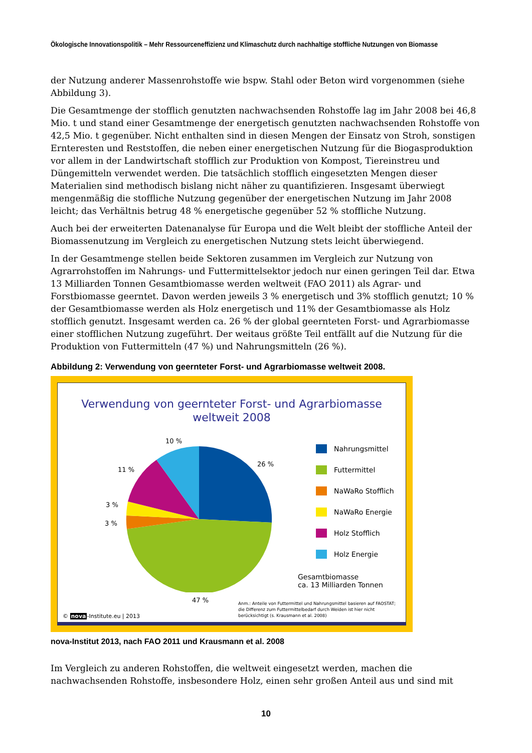Ökologische Innovationspolitik – Mehr Ressourceneffizienz und Klimaschutz durch nachhaltige stoffliche Nutzungen von Biomasse
der Nutzung anderer Massenrohstoffe wie bspw. Stahl oder Beton wird vorgenommen (siehe Abbildung 3).
Die Gesamtmenge der stofflich genutzten nachwachsenden Rohstoffe lag im Jahr 2008 bei 46,8 Mio. t und stand einer Gesamtmenge der energetisch genutzten nachwachsenden Rohstoffe von 42,5 Mio. t gegenüber. Nicht enthalten sind in diesen Mengen der Einsatz von Stroh, sonstigen Ernteresten und Reststoffen, die neben einer energetischen Nutzung für die Biogasproduktion vor allem in der Landwirtschaft stofflich zur Produktion von Kompost, Tiereinstreu und Düngemitteln verwendet werden. Die tatsächlich stofflich eingesetzten Mengen dieser Materialien sind methodisch bislang nicht näher zu quantifizieren. Insgesamt überwiegt mengenmäßig die stoffliche Nutzung gegenüber der energetischen Nutzung im Jahr 2008 leicht; das Verhältnis betrug 48 % energetische gegenüber 52 % stoffliche Nutzung.
Auch bei der erweiterten Datenanalyse für Europa und die Welt bleibt der stoffliche Anteil der Biomassenutzung im Vergleich zu energetischen Nutzung stets leicht überwiegend.
In der Gesamtmenge stellen beide Sektoren zusammen im Vergleich zur Nutzung von Agrarrohstoffen im Nahrungs- und Futtermittelsektor jedoch nur einen geringen Teil dar. Etwa 13 Milliarden Tonnen Gesamtbiomasse werden weltweit (FAO 2011) als Agrar- und Forstbiomasse geerntet. Davon werden jeweils 3 % energetisch und 3% stofflich genutzt; 10 % der Gesamtbiomasse werden als Holz energetisch und 11% der Gesamtbiomasse als Holz stofflich genutzt. Insgesamt werden ca. 26 % der global geernteten Forst- und Agrarbiomasse einer stofflichen Nutzung zugeführt. Der weitaus größte Teil entfällt auf die Nutzung für die Produktion von Futtermitteln (47 %) und Nahrungsmitteln (26 %).
Abbildung 2: Verwendung von geernteter Forst- und Agrarbiomasse weltweit 2008.
Verwendung von geernteter Forst- und Agrarbiomasse
weltweit 2008
10 %
26 %
11 %
3 %
3 %
47 %
Nahrungsmittel
Futtermittel
NaWaRo Stofflich
NaWaRo Energie
Holz Stofflich
Holz Energie
Gesamtbiomasse
ca. 13 Milliarden Tonnen
Anm.: Anteile von Futtermittel und Nahrungsmittel basieren auf FAOSTAT;
die Differenz zum Futtermittelbedarf durch Weiden ist hier nicht
berücksichtigt (s. Krausmann et al. 2008)
© nova-Institute.eu | 2013
nova-Institut 2013, nach FAO 2011 und Krausmann et al. 2008
Im Vergleich zu anderen Rohstoffen, die weltweit eingesetzt werden, machen die nachwachsenden Rohstoffe, insbesondere Holz, einen sehr großen Anteil aus und sind mit
10